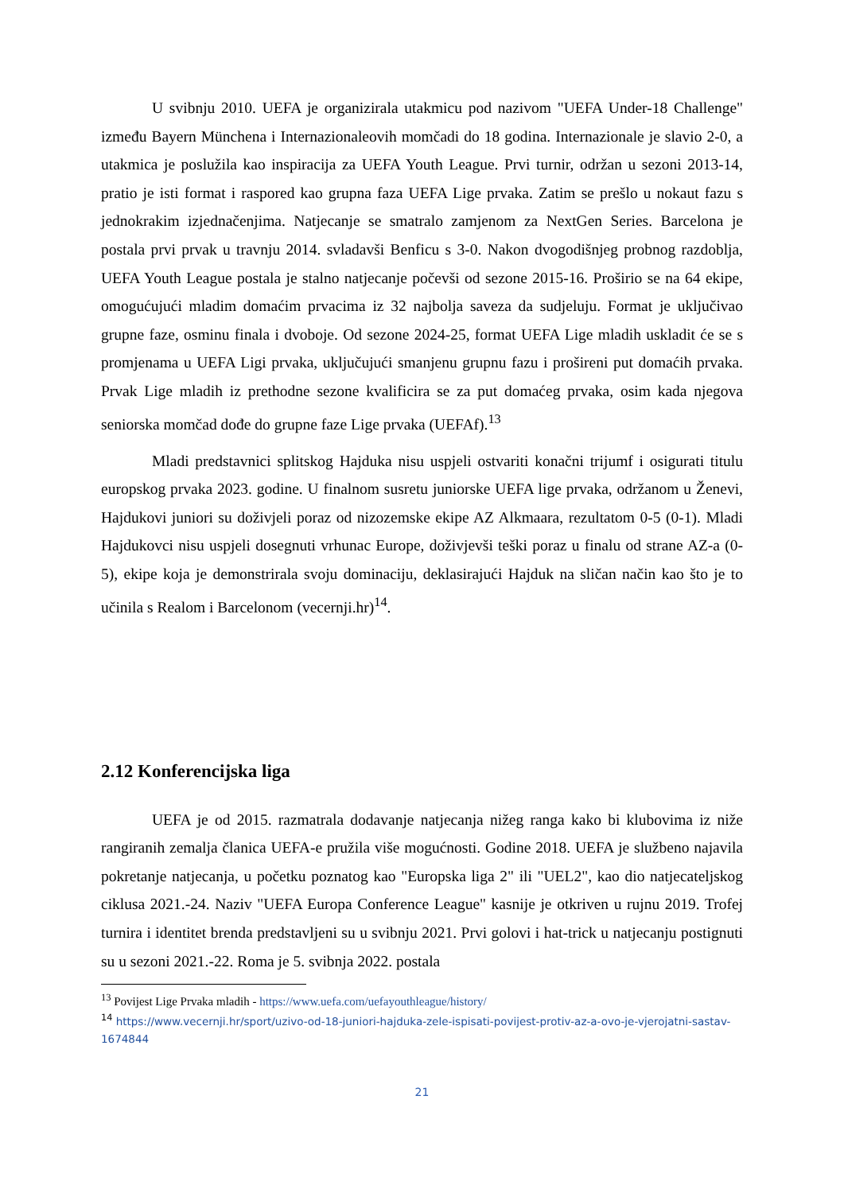U svibnju 2010. UEFA je organizirala utakmicu pod nazivom "UEFA Under-18 Challenge" između Bayern Münchena i Internazionaleovih momčadi do 18 godina. Internazionale je slavio 2-0, a utakmica je poslužila kao inspiracija za UEFA Youth League. Prvi turnir, održan u sezoni 2013-14, pratio je isti format i raspored kao grupna faza UEFA Lige prvaka. Zatim se prešlo u nokaut fazu s jednokrakim izjednačenjima. Natjecanje se smatralo zamjenom za NextGen Series. Barcelona je postala prvi prvak u travnju 2014. svladavši Benficu s 3-0. Nakon dvogodišnjeg probnog razdoblja, UEFA Youth League postala je stalno natjecanje počevši od sezone 2015-16. Proširio se na 64 ekipe, omogućujući mladim domaćim prvacima iz 32 najbolja saveza da sudjeluju. Format je uključivao grupne faze, osminu finala i dvoboje. Od sezone 2024-25, format UEFA Lige mladih uskladit će se s promjenama u UEFA Ligi prvaka, uključujući smanjenu grupnu fazu i prošireni put domaćih prvaka. Prvak Lige mladih iz prethodne sezone kvalificira se za put domaćeg prvaka, osim kada njegova seniorska momčad dođe do grupne faze Lige prvaka (UEFAf).<sup>13</sup>
Mladi predstavnici splitskog Hajduka nisu uspjeli ostvariti konačni trijumf i osigurati titulu europskog prvaka 2023. godine. U finalnom susretu juniorske UEFA lige prvaka, održanom u Ženevi, Hajdukovi juniori su doživjeli poraz od nizozemske ekipe AZ Alkmaara, rezultatom 0-5 (0-1). Mladi Hajdukovci nisu uspjeli dosegnuti vrhunac Europe, doživjevši teški poraz u finalu od strane AZ-a (0-5), ekipe koja je demonstrirala svoju dominaciju, deklasirajući Hajduk na sličan način kao što je to učinila s Realom i Barcelonom (vecernji.hr)<sup>14</sup>.
2.12 Konferencijska liga
UEFA je od 2015. razmatrala dodavanje natjecanja nižeg ranga kako bi klubovima iz niže rangiranih zemalja članica UEFA-e pružila više mogućnosti. Godine 2018. UEFA je službeno najavila pokretanje natjecanja, u početku poznatog kao "Europska liga 2" ili "UEL2", kao dio natjecateljskog ciklusa 2021.-24. Naziv "UEFA Europa Conference League" kasnije je otkriven u rujnu 2019. Trofej turnira i identitet brenda predstavljeni su u svibnju 2021. Prvi golovi i hat-trick u natjecanju postignuti su u sezoni 2021.-22. Roma je 5. svibnja 2022. postala
<sup>13</sup> Povijest Lige Prvaka mladih - https://www.uefa.com/uefayouthleague/history/
<sup>14</sup> https://www.vecernji.hr/sport/uzivo-od-18-juniori-hajduka-zele-ispisati-povijest-protiv-az-a-ovo-je-vjerojatni-sastav-1674844
21